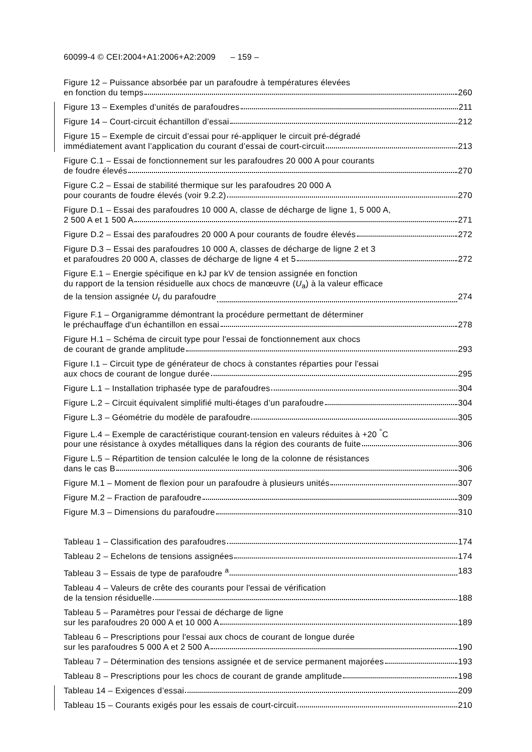60099-4 © CEI:2004+A1:2006+A2:2009 – 159 –
Figure 12 – Puissance absorbée par un parafoudre à températures élevées
en fonction du temps 260
Figure 13 – Exemples d’unités de parafoudres 211
Figure 14 – Court-circuit échantillon d’essai 212
Figure 15 – Exemple de circuit d’essai pour ré-appliquer le circuit pré-dégradé
immédiatement avant l’application du courant d’essai de court-circuit 213
Figure C.1 – Essai de fonctionnement sur les parafoudres 20 000 A pour courants
de foudre élevés 270
Figure C.2 – Essai de stabilité thermique sur les parafoudres 20 000 A
pour courants de foudre élevés (voir 9.2.2) 270
Figure D.1 – Essai des parafoudres 10 000 A, classe de décharge de ligne 1, 5 000 A,
2 500 A et 1 500 A 271
Figure D.2 – Essai des parafoudres 20 000 A pour courants de foudre élevés 272
Figure D.3 – Essai des parafoudres 10 000 A, classes de décharge de ligne 2 et 3
et parafoudres 20 000 A, classes de décharge de ligne 4 et 5 272
Figure E.1 – Energie spécifique en kJ par kV de tension assignée en fonction
du rapport de la tension résiduelle aux chocs de manœuvre (U<sub>a</sub>) à la valeur efficace
de la tension assignée U<sub>r</sub> du parafoudre 274
Figure F.1 – Organigramme démontrant la procédure permettant de déterminer
le préchauffage d'un échantillon en essai 278
Figure H.1 – Schéma de circuit type pour l'essai de fonctionnement aux chocs
de courant de grande amplitude 293
Figure I.1 – Circuit type de générateur de chocs à constantes réparties pour l'essai
aux chocs de courant de longue durée 295
Figure L.1 – Installation triphasée type de parafoudres 304
Figure L.2 – Circuit équivalent simplifié multi-étages d’un parafoudre 304
Figure L.3 – Géométrie du modèle de parafoudre 305
Figure L.4 – Exemple de caractéristique courant-tension en valeurs réduites à +20 <sup>°</sup>C
pour une résistance à oxydes métalliques dans la région des courants de fuite 306
Figure L.5 – Répartition de tension calculée le long de la colonne de résistances
dans le cas B 306
Figure M.1 – Moment de flexion pour un parafoudre à plusieurs unités 307
Figure M.2 – Fraction de parafoudre 309
Figure M.3 – Dimensions du parafoudre 310
Tableau 1 – Classification des parafoudres 174
Tableau 2 – Echelons de tensions assignées 174
Tableau 3 – Essais de type de parafoudre <sup>a</sup> 183
Tableau 4 – Valeurs de crête des courants pour l'essai de vérification
de la tension résiduelle 188
Tableau 5 – Paramètres pour l'essai de décharge de ligne
sur les parafoudres 20 000 A et 10 000 A 189
Tableau 6 – Prescriptions pour l'essai aux chocs de courant de longue durée
sur les parafoudres 5 000 A et 2 500 A 190
Tableau 7 – Détermination des tensions assignée et de service permanent majorées 193
Tableau 8 – Prescriptions pour les chocs de courant de grande amplitude 198
Tableau 14 – Exigences d’essai 209
Tableau 15 – Courants exigés pour les essais de court-circuit 210